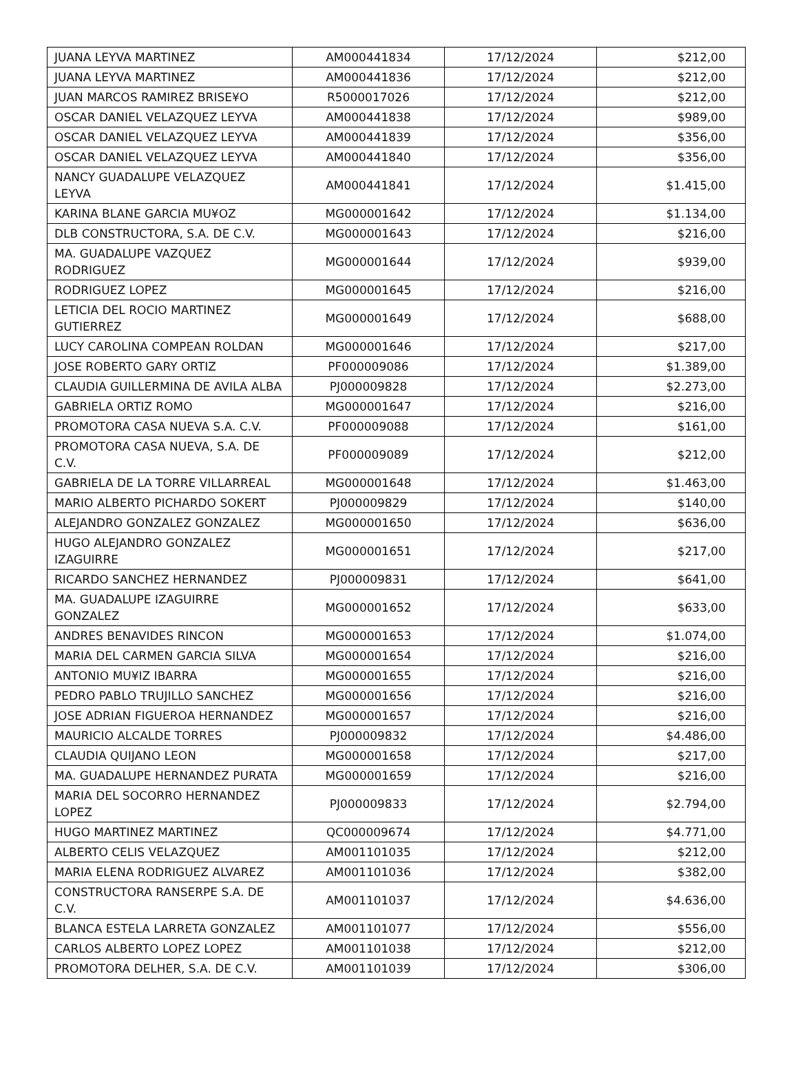| JUANA LEYVA MARTINEZ | AM000441834 | 17/12/2024 | $212,00 |
| JUANA LEYVA MARTINEZ | AM000441836 | 17/12/2024 | $212,00 |
| JUAN MARCOS RAMIREZ BRISE¥O | R5000017026 | 17/12/2024 | $212,00 |
| OSCAR DANIEL VELAZQUEZ LEYVA | AM000441838 | 17/12/2024 | $989,00 |
| OSCAR DANIEL VELAZQUEZ LEYVA | AM000441839 | 17/12/2024 | $356,00 |
| OSCAR DANIEL VELAZQUEZ LEYVA | AM000441840 | 17/12/2024 | $356,00 |
| NANCY GUADALUPE VELAZQUEZ LEYVA | AM000441841 | 17/12/2024 | $1.415,00 |
| KARINA BLANE GARCIA MU¥OZ | MG000001642 | 17/12/2024 | $1.134,00 |
| DLB CONSTRUCTORA, S.A. DE C.V. | MG000001643 | 17/12/2024 | $216,00 |
| MA. GUADALUPE VAZQUEZ RODRIGUEZ | MG000001644 | 17/12/2024 | $939,00 |
| RODRIGUEZ LOPEZ | MG000001645 | 17/12/2024 | $216,00 |
| LETICIA DEL ROCIO MARTINEZ GUTIERREZ | MG000001649 | 17/12/2024 | $688,00 |
| LUCY CAROLINA COMPEAN ROLDAN | MG000001646 | 17/12/2024 | $217,00 |
| JOSE ROBERTO GARY ORTIZ | PF000009086 | 17/12/2024 | $1.389,00 |
| CLAUDIA GUILLERMINA DE AVILA ALBA | PJ000009828 | 17/12/2024 | $2.273,00 |
| GABRIELA ORTIZ ROMO | MG000001647 | 17/12/2024 | $216,00 |
| PROMOTORA CASA NUEVA S.A. C.V. | PF000009088 | 17/12/2024 | $161,00 |
| PROMOTORA CASA NUEVA, S.A. DE C.V. | PF000009089 | 17/12/2024 | $212,00 |
| GABRIELA DE LA TORRE VILLARREAL | MG000001648 | 17/12/2024 | $1.463,00 |
| MARIO ALBERTO PICHARDO SOKERT | PJ000009829 | 17/12/2024 | $140,00 |
| ALEJANDRO GONZALEZ GONZALEZ | MG000001650 | 17/12/2024 | $636,00 |
| HUGO ALEJANDRO GONZALEZ IZAGUIRRE | MG000001651 | 17/12/2024 | $217,00 |
| RICARDO SANCHEZ HERNANDEZ | PJ000009831 | 17/12/2024 | $641,00 |
| MA. GUADALUPE IZAGUIRRE GONZALEZ | MG000001652 | 17/12/2024 | $633,00 |
| ANDRES BENAVIDES RINCON | MG000001653 | 17/12/2024 | $1.074,00 |
| MARIA DEL CARMEN GARCIA SILVA | MG000001654 | 17/12/2024 | $216,00 |
| ANTONIO MU¥IZ IBARRA | MG000001655 | 17/12/2024 | $216,00 |
| PEDRO PABLO TRUJILLO SANCHEZ | MG000001656 | 17/12/2024 | $216,00 |
| JOSE ADRIAN FIGUEROA HERNANDEZ | MG000001657 | 17/12/2024 | $216,00 |
| MAURICIO ALCALDE TORRES | PJ000009832 | 17/12/2024 | $4.486,00 |
| CLAUDIA QUIJANO LEON | MG000001658 | 17/12/2024 | $217,00 |
| MA. GUADALUPE HERNANDEZ PURATA | MG000001659 | 17/12/2024 | $216,00 |
| MARIA DEL SOCORRO HERNANDEZ LOPEZ | PJ000009833 | 17/12/2024 | $2.794,00 |
| HUGO MARTINEZ MARTINEZ | QC000009674 | 17/12/2024 | $4.771,00 |
| ALBERTO CELIS VELAZQUEZ | AM001101035 | 17/12/2024 | $212,00 |
| MARIA ELENA RODRIGUEZ ALVAREZ | AM001101036 | 17/12/2024 | $382,00 |
| CONSTRUCTORA RANSERPE S.A. DE C.V. | AM001101037 | 17/12/2024 | $4.636,00 |
| BLANCA ESTELA LARRETA GONZALEZ | AM001101077 | 17/12/2024 | $556,00 |
| CARLOS ALBERTO LOPEZ LOPEZ | AM001101038 | 17/12/2024 | $212,00 |
| PROMOTORA DELHER, S.A. DE C.V. | AM001101039 | 17/12/2024 | $306,00 |